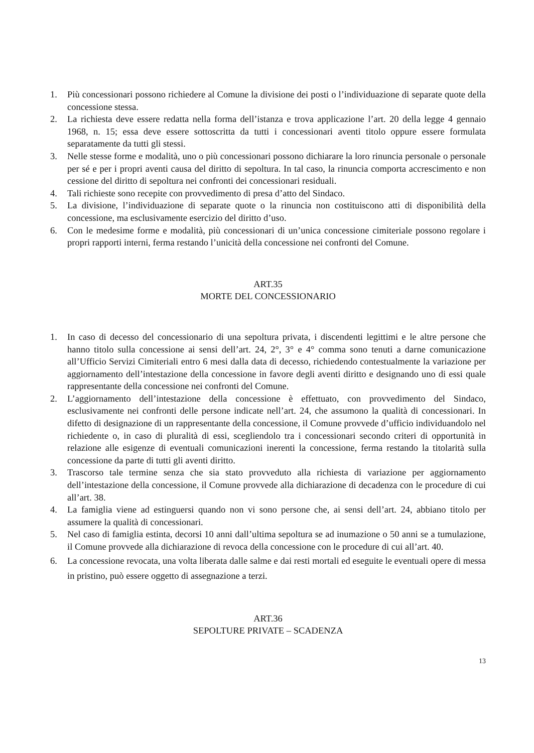1. Più concessionari possono richiedere al Comune la divisione dei posti o l’individuazione di separate quote della concessione stessa.
2. La richiesta deve essere redatta nella forma dell’istanza e trova applicazione l’art. 20 della legge 4 gennaio 1968, n. 15; essa deve essere sottoscritta da tutti i concessionari aventi titolo oppure essere formulata separatamente da tutti gli stessi.
3. Nelle stesse forme e modalità, uno o più concessionari possono dichiarare la loro rinuncia personale o personale per sé e per i propri aventi causa del diritto di sepoltura. In tal caso, la rinuncia comporta accrescimento e non cessione del diritto di sepoltura nei confronti dei concessionari residuali.
4. Tali richieste sono recepite con provvedimento di presa d’atto del Sindaco.
5. La divisione, l’individuazione di separate quote o la rinuncia non costituiscono atti di disponibilità della concessione, ma esclusivamente esercizio del diritto d’uso.
6. Con le medesime forme e modalità, più concessionari di un’unica concessione cimiteriale possono regolare i propri rapporti interni, ferma restando l’unicità della concessione nei confronti del Comune.
ART.35
MORTE DEL CONCESSIONARIO
1. In caso di decesso del concessionario di una sepoltura privata, i discendenti legittimi e le altre persone che hanno titolo sulla concessione ai sensi dell’art. 24, 2°, 3° e 4° comma sono tenuti a darne comunicazione all’Ufficio Servizi Cimiteriali entro 6 mesi dalla data di decesso, richiedendo contestualmente la variazione per aggiornamento dell’intestazione della concessione in favore degli aventi diritto e designando uno di essi quale rappresentante della concessione nei confronti del Comune.
2. L’aggiornamento dell’intestazione della concessione è effettuato, con provvedimento del Sindaco, esclusivamente nei confronti delle persone indicate nell’art. 24, che assumono la qualità di concessionari. In difetto di designazione di un rappresentante della concessione, il Comune provvede d’ufficio individuandolo nel richiedente o, in caso di pluralità di essi, scegliendolo tra i concessionari secondo criteri di opportunità in relazione alle esigenze di eventuali comunicazioni inerenti la concessione, ferma restando la titolarità sulla concessione da parte di tutti gli aventi diritto.
3. Trascorso tale termine senza che sia stato provveduto alla richiesta di variazione per aggiornamento dell’intestazione della concessione, il Comune provvede alla dichiarazione di decadenza con le procedure di cui all’art. 38.
4. La famiglia viene ad estinguersi quando non vi sono persone che, ai sensi dell’art. 24, abbiano titolo per assumere la qualità di concessionari.
5. Nel caso di famiglia estinta, decorsi 10 anni dall’ultima sepoltura se ad inumazione o 50 anni se a tumulazione, il Comune provvede alla dichiarazione di revoca della concessione con le procedure di cui all’art. 40.
6. La concessione revocata, una volta liberata dalle salme e dai resti mortali ed eseguite le eventuali opere di messa in pristino, può essere oggetto di assegnazione a terzi.
ART.36
SEPOLTURE PRIVATE – SCADENZA
13